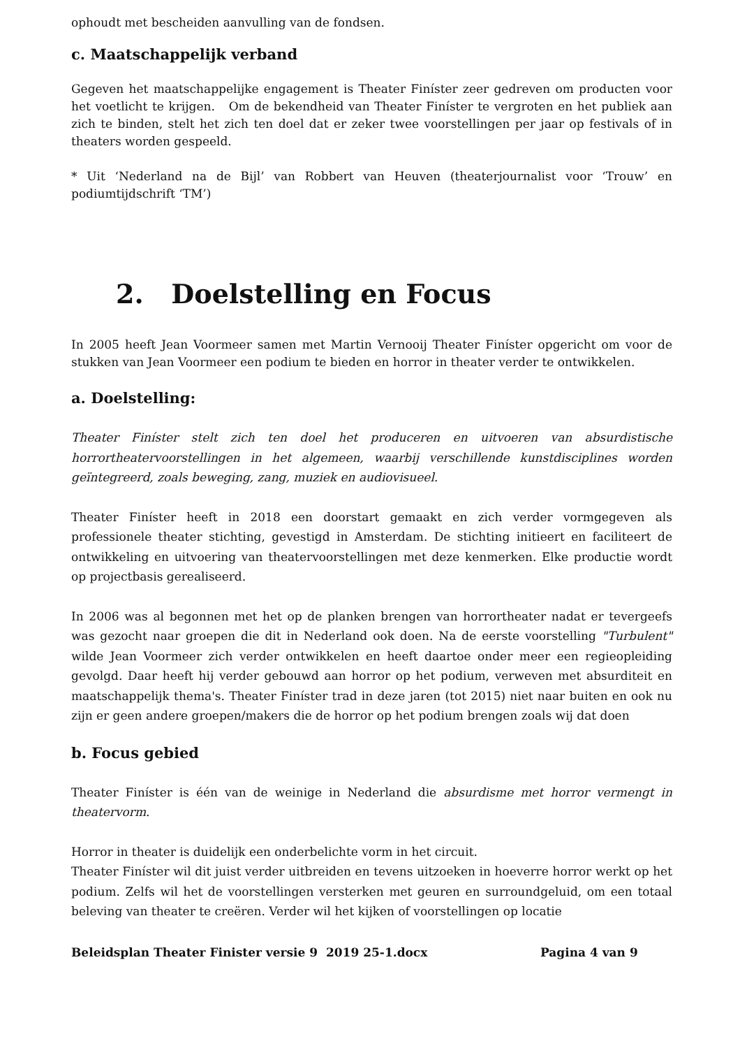ophoudt met bescheiden aanvulling van de fondsen.
c. Maatschappelijk verband
Gegeven het maatschappelijke engagement is Theater Finíster zeer gedreven om producten voor het voetlicht te krijgen. Om de bekendheid van Theater Finíster te vergroten en het publiek aan zich te binden, stelt het zich ten doel dat er zeker twee voorstellingen per jaar op festivals of in theaters worden gespeeld.
* Uit ‘Nederland na de Bijl’ van Robbert van Heuven (theaterjournalist voor ‘Trouw’ en podiumtijdschrift ‘TM’)
2. Doelstelling en Focus
In 2005 heeft Jean Voormeer samen met Martin Vernooij Theater Finíster opgericht om voor de stukken van Jean Voormeer een podium te bieden en horror in theater verder te ontwikkelen.
a. Doelstelling:
Theater Finíster stelt zich ten doel het produceren en uitvoeren van absurdistische horrortheatervoorstellingen in het algemeen, waarbij verschillende kunstdisciplines worden geïntegreerd, zoals beweging, zang, muziek en audiovisueel.
Theater Finíster heeft in 2018 een doorstart gemaakt en zich verder vormgegeven als professionele theater stichting, gevestigd in Amsterdam. De stichting initieert en faciliteert de ontwikkeling en uitvoering van theatervoorstellingen met deze kenmerken. Elke productie wordt op projectbasis gerealiseerd.
In 2006 was al begonnen met het op de planken brengen van horrortheater nadat er tevergeefs was gezocht naar groepen die dit in Nederland ook doen. Na de eerste voorstelling "Turbulent" wilde Jean Voormeer zich verder ontwikkelen en heeft daartoe onder meer een regieopleiding gevolgd. Daar heeft hij verder gebouwd aan horror op het podium, verweven met absurditeit en maatschappelijk thema's. Theater Finíster trad in deze jaren (tot 2015) niet naar buiten en ook nu zijn er geen andere groepen/makers die de horror op het podium brengen zoals wij dat doen
b. Focus gebied
Theater Finíster is één van de weinige in Nederland die absurdisme met horror vermengt in theatervorm.
Horror in theater is duidelijk een onderbelichte vorm in het circuit.
Theater Finíster wil dit juist verder uitbreiden en tevens uitzoeken in hoeverre horror werkt op het podium. Zelfs wil het de voorstellingen versterken met geuren en surroundgeluid, om een totaal beleving van theater te creëren. Verder wil het kijken of voorstellingen op locatie
Beleidsplan Theater Finister versie 9 2019 25-1.docx Pagina 4 van 9